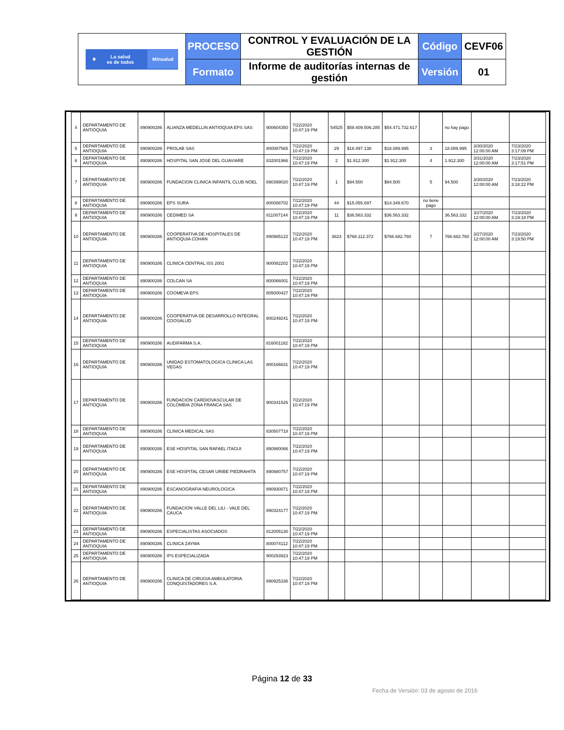| ⚜ La salud es de todos Minsalud | PROCESO | CONTROL Y EVALUACIÓN DE LA GESTIÓN | Código | CEVF06 |
| | Formato | Informe de auditorías internas de gestión | Versión | 01 |
| 4 | DEPARTAMENTO DE ANTIOQUIA | 890900286 | ALIANZA MEDELLIN ANTIOQUIA EPS SAS | 900604350 | 7/22/2020 10:47:19 PM | 54525 | $59.409.506.285 | $54.471.732.617 | | no hay pago | | |
| 5 | DEPARTAMENTO DE ANTIOQUIA | 890900286 | PROLAB SAS | 800087565 | 7/22/2020 10:47:19 PM | 29 | $18.497.138 | $18.089.995 | 3 | 18.089.995 | 3/30/2020 12:00:00 AM | 7/23/2020 3:17:09 PM |
| 6 | DEPARTAMENTO DE ANTIOQUIA | 890900286 | HOSPITAL SAN JOSE DEL GUAVIARE | 832001966 | 7/22/2020 10:47:19 PM | 2 | $1.912.300 | $1.912.300 | 4 | 1.912.300 | 3/31/2020 12:00:00 AM | 7/23/2020 3:17:51 PM |
| 7 | DEPARTAMENTO DE ANTIOQUIA | 890900286 | FUNDACION CLINICA INFANTIL CLUB NOEL | 890399020 | 7/22/2020 10:47:19 PM | 1 | $94.500 | $94.500 | 5 | 94.500 | 3/30/2020 12:00:00 AM | 7/23/2020 3:18:22 PM |
| 8 | DEPARTAMENTO DE ANTIOQUIA | 890900286 | EPS SURA | 800088702 | 7/22/2020 10:47:19 PM | 44 | $15.055.697 | $14.349.670 | no tiene pago | | | |
| 9 | DEPARTAMENTO DE ANTIOQUIA | 890900286 | CEDIMED SA | 811007144 | 7/22/2020 10:47:19 PM | 11 | $36.563.332 | $36.563.332 | | 36.563.332 | 3/27/2020 12:00:00 AM | 7/23/2020 3:19:18 PM |
| 10 | DEPARTAMENTO DE ANTIOQUIA | 890900286 | COOPERATIVA DE HOSPITALES DE ANTIOQUIA COHAN | 890985122 | 7/22/2020 10:47:19 PM | 3623 | $768.112.372 | $766.682.760 | 7 | 766.682.760 | 3/27/2020 12:00:00 AM | 7/23/2020 3:19:50 PM |
| 11 | DEPARTAMENTO DE ANTIOQUIA | 890900286 | CLINICA CENTRAL ISS 2001 | 900082202 | 7/22/2020 10:47:19 PM | | | | | | | |
| 12 | DEPARTAMENTO DE ANTIOQUIA | 890900286 | COLCAN SA | 800066001 | 7/22/2020 10:47:19 PM | | | | | | | |
| 13 | DEPARTAMENTO DE ANTIOQUIA | 890900286 | COOMEVA EPS | 805000427 | 7/22/2020 10:47:19 PM | | | | | | | |
| 14 | DEPARTAMENTO DE ANTIOQUIA | 890900286 | COOPERATIVA DE DESARROLLO INTEGRAL COOSALUD | 800249241 | 7/22/2020 10:47:19 PM | | | | | | | |
| 15 | DEPARTAMENTO DE ANTIOQUIA | 890900286 | AUDIFARMA S.A. | 816001182 | 7/22/2020 10:47:19 PM | | | | | | | |
| 16 | DEPARTAMENTO DE ANTIOQUIA | 890900286 | UNIDAD ESTOMATOLOGICA CLINICA LAS VEGAS | 800166631 | 7/22/2020 10:47:19 PM | | | | | | | |
| 17 | DEPARTAMENTO DE ANTIOQUIA | 890900286 | FUNDACION CARDIOVASCULAR DE COLOMBIA ZONA FRANCA SAS | 900341526 | 7/22/2020 10:47:19 PM | | | | | | | |
| 18 | DEPARTAMENTO DE ANTIOQUIA | 890900286 | CLINICA MEDICAL SAS | 830507718 | 7/22/2020 10:47:19 PM | | | | | | | |
| 19 | DEPARTAMENTO DE ANTIOQUIA | 890900286 | ESE HOSPITAL SAN RAFAEL ITAGUI | 890980066 | 7/22/2020 10:47:19 PM | | | | | | | |
| 20 | DEPARTAMENTO DE ANTIOQUIA | 890900286 | ESE HOSPITAL CESAR URIBE PIEDRAHITA | 890980757 | 7/22/2020 10:47:19 PM | | | | | | | |
| 21 | DEPARTAMENTO DE ANTIOQUIA | 890900286 | ESCANOGRAFIA NEUROLOGICA | 890930071 | 7/22/2020 10:47:19 PM | | | | | | | |
| 22 | DEPARTAMENTO DE ANTIOQUIA | 890900286 | FUNDACION VALLE DEL LILI - VALE DEL CAUCA | 890324177 | 7/22/2020 10:47:19 PM | | | | | | | |
| 23 | DEPARTAMENTO DE ANTIOQUIA | 890900286 | ESPECIALISTAS ASOCIADOS | 812005130 | 7/22/2020 10:47:19 PM | | | | | | | |
| 24 | DEPARTAMENTO DE ANTIOQUIA | 890900286 | CLINICA ZAYMA | 800074112 | 7/22/2020 10:47:19 PM | | | | | | | |
| 25 | DEPARTAMENTO DE ANTIOQUIA | 890900286 | IPS ESPECIALIZADA | 900293923 | 7/22/2020 10:47:19 PM | | | | | | | |
| 26 | DEPARTAMENTO DE ANTIOQUIA | 890900286 | CLINICA DE CIRUGIA AMBULATORIA CONQUISTADORES S.A. | 890925336 | 7/22/2020 10:47:19 PM | | | | | | | |
Página 12 de 33
Fecha de Versión: 03 de agosto de 2016